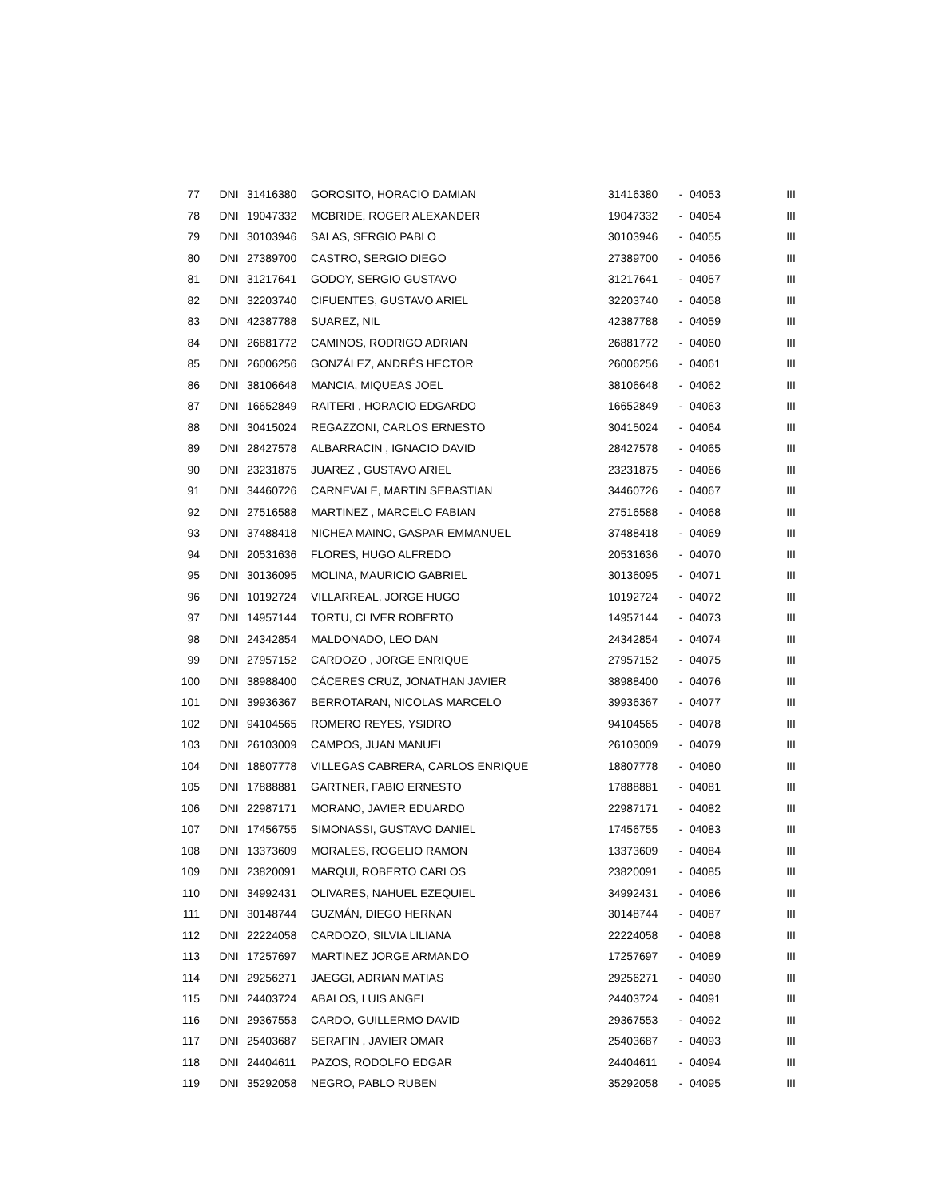| 77 | DNI | 31416380 | GOROSITO, HORACIO DAMIAN | 31416380 | - | 04053 | III |
| 78 | DNI | 19047332 | MCBRIDE, ROGER ALEXANDER | 19047332 | - | 04054 | III |
| 79 | DNI | 30103946 | SALAS, SERGIO PABLO | 30103946 | - | 04055 | III |
| 80 | DNI | 27389700 | CASTRO, SERGIO DIEGO | 27389700 | - | 04056 | III |
| 81 | DNI | 31217641 | GODOY, SERGIO GUSTAVO | 31217641 | - | 04057 | III |
| 82 | DNI | 32203740 | CIFUENTES, GUSTAVO ARIEL | 32203740 | - | 04058 | III |
| 83 | DNI | 42387788 | SUAREZ, NIL | 42387788 | - | 04059 | III |
| 84 | DNI | 26881772 | CAMINOS, RODRIGO ADRIAN | 26881772 | - | 04060 | III |
| 85 | DNI | 26006256 | GONZÁLEZ, ANDRÉS HECTOR | 26006256 | - | 04061 | III |
| 86 | DNI | 38106648 | MANCIA, MIQUEAS JOEL | 38106648 | - | 04062 | III |
| 87 | DNI | 16652849 | RAITERI , HORACIO EDGARDO | 16652849 | - | 04063 | III |
| 88 | DNI | 30415024 | REGAZZONI, CARLOS ERNESTO | 30415024 | - | 04064 | III |
| 89 | DNI | 28427578 | ALBARRACIN , IGNACIO DAVID | 28427578 | - | 04065 | III |
| 90 | DNI | 23231875 | JUAREZ , GUSTAVO ARIEL | 23231875 | - | 04066 | III |
| 91 | DNI | 34460726 | CARNEVALE, MARTIN SEBASTIAN | 34460726 | - | 04067 | III |
| 92 | DNI | 27516588 | MARTINEZ , MARCELO FABIAN | 27516588 | - | 04068 | III |
| 93 | DNI | 37488418 | NICHEA MAINO, GASPAR EMMANUEL | 37488418 | - | 04069 | III |
| 94 | DNI | 20531636 | FLORES, HUGO ALFREDO | 20531636 | - | 04070 | III |
| 95 | DNI | 30136095 | MOLINA, MAURICIO GABRIEL | 30136095 | - | 04071 | III |
| 96 | DNI | 10192724 | VILLARREAL, JORGE HUGO | 10192724 | - | 04072 | III |
| 97 | DNI | 14957144 | TORTU, CLIVER ROBERTO | 14957144 | - | 04073 | III |
| 98 | DNI | 24342854 | MALDONADO, LEO DAN | 24342854 | - | 04074 | III |
| 99 | DNI | 27957152 | CARDOZO , JORGE ENRIQUE | 27957152 | - | 04075 | III |
| 100 | DNI | 38988400 | CÁCERES CRUZ, JONATHAN JAVIER | 38988400 | - | 04076 | III |
| 101 | DNI | 39936367 | BERROTARAN, NICOLAS MARCELO | 39936367 | - | 04077 | III |
| 102 | DNI | 94104565 | ROMERO REYES, YSIDRO | 94104565 | - | 04078 | III |
| 103 | DNI | 26103009 | CAMPOS, JUAN MANUEL | 26103009 | - | 04079 | III |
| 104 | DNI | 18807778 | VILLEGAS CABRERA, CARLOS ENRIQUE | 18807778 | - | 04080 | III |
| 105 | DNI | 17888881 | GARTNER, FABIO ERNESTO | 17888881 | - | 04081 | III |
| 106 | DNI | 22987171 | MORANO, JAVIER EDUARDO | 22987171 | - | 04082 | III |
| 107 | DNI | 17456755 | SIMONASSI, GUSTAVO DANIEL | 17456755 | - | 04083 | III |
| 108 | DNI | 13373609 | MORALES, ROGELIO RAMON | 13373609 | - | 04084 | III |
| 109 | DNI | 23820091 | MARQUI, ROBERTO CARLOS | 23820091 | - | 04085 | III |
| 110 | DNI | 34992431 | OLIVARES, NAHUEL EZEQUIEL | 34992431 | - | 04086 | III |
| 111 | DNI | 30148744 | GUZMÁN, DIEGO HERNAN | 30148744 | - | 04087 | III |
| 112 | DNI | 22224058 | CARDOZO, SILVIA LILIANA | 22224058 | - | 04088 | III |
| 113 | DNI | 17257697 | MARTINEZ JORGE ARMANDO | 17257697 | - | 04089 | III |
| 114 | DNI | 29256271 | JAEGGI, ADRIAN MATIAS | 29256271 | - | 04090 | III |
| 115 | DNI | 24403724 | ABALOS, LUIS ANGEL | 24403724 | - | 04091 | III |
| 116 | DNI | 29367553 | CARDO, GUILLERMO DAVID | 29367553 | - | 04092 | III |
| 117 | DNI | 25403687 | SERAFIN , JAVIER OMAR | 25403687 | - | 04093 | III |
| 118 | DNI | 24404611 | PAZOS, RODOLFO EDGAR | 24404611 | - | 04094 | III |
| 119 | DNI | 35292058 | NEGRO, PABLO RUBEN | 35292058 | - | 04095 | III |